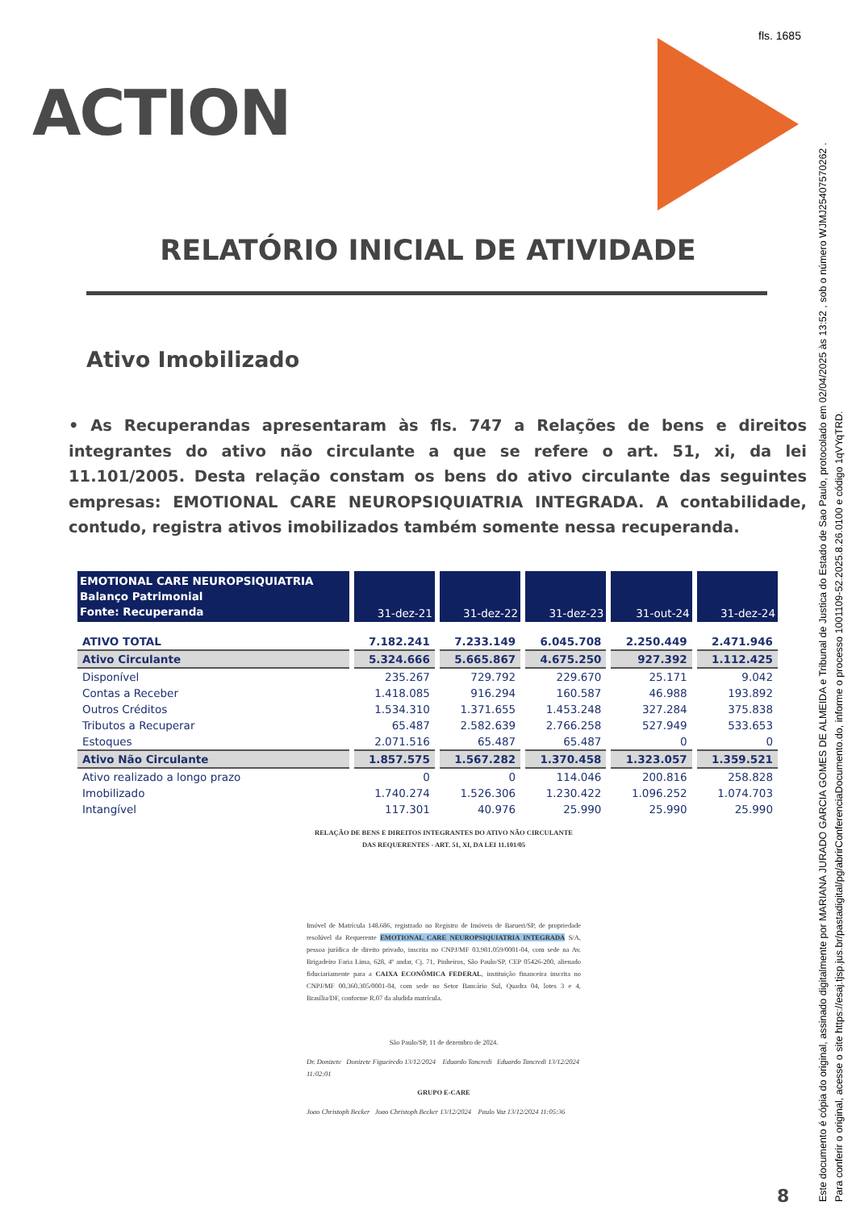fls. 1685
ACTION
RELATÓRIO INICIAL DE ATIVIDADE
Ativo Imobilizado
• As Recuperandas apresentaram às fls. 747 a Relações de bens e direitos integrantes do ativo não circulante a que se refere o art. 51, xi, da lei 11.101/2005. Desta relação constam os bens do ativo circulante das seguintes empresas: EMOTIONAL CARE NEUROPSIQUIATRIA INTEGRADA. A contabilidade, contudo, registra ativos imobilizados também somente nessa recuperanda.
| EMOTIONAL CARE NEUROPSIQUIATRIA Balanço Patrimonial Fonte: Recuperanda | 31-dez-21 | 31-dez-22 | 31-dez-23 | 31-out-24 | 31-dez-24 |
| --- | --- | --- | --- | --- | --- |
| ATIVO TOTAL | 7.182.241 | 7.233.149 | 6.045.708 | 2.250.449 | 2.471.946 |
| Ativo Circulante | 5.324.666 | 5.665.867 | 4.675.250 | 927.392 | 1.112.425 |
| Disponível | 235.267 | 729.792 | 229.670 | 25.171 | 9.042 |
| Contas a Receber | 1.418.085 | 916.294 | 160.587 | 46.988 | 193.892 |
| Outros Créditos | 1.534.310 | 1.371.655 | 1.453.248 | 327.284 | 375.838 |
| Tributos a Recuperar | 65.487 | 2.582.639 | 2.766.258 | 527.949 | 533.653 |
| Estoques | 2.071.516 | 65.487 | 65.487 | 0 | 0 |
| Ativo Não Circulante | 1.857.575 | 1.567.282 | 1.370.458 | 1.323.057 | 1.359.521 |
| Ativo realizado a longo prazo | 0 | 0 | 114.046 | 200.816 | 258.828 |
| Imobilizado | 1.740.274 | 1.526.306 | 1.230.422 | 1.096.252 | 1.074.703 |
| Intangível | 117.301 | 40.976 | 25.990 | 25.990 | 25.990 |
RELAÇÃO DE BENS E DIREITOS INTEGRANTES DO ATIVO NÃO CIRCULANTE
DAS REQUERENTES - ART. 51, XI, DA LEI 11.101/05
Imóvel de Matrícula 148.686, registrado no Registro de Imóveis de Barueri/SP, de propriedade resolúvel da Requerente EMOTIONAL CARE NEUROPSIQUIATRIA INTEGRADA S/A, pessoa jurídica de direito privado, inscrita no CNPJ/MF 03.981.059/0001-04, com sede na Av. Brigadeiro Faria Lima, 628, 4º andar, Cj. 71, Pinheiros, São Paulo/SP, CEP 05426-200, alienado fiduciariamente para a CAIXA ECONÔMICA FEDERAL, instituição financeira inscrita no CNPJ/MF 00.360.305/0001-04, com sede no Setor Bancário Sul, Quadra 04, lotes 3 e 4, Brasília/DF, conforme R.07 da aludida matrícula.
São Paulo/SP, 11 de dezembro de 2024.
Dr. Donizete Donizete Figueiredo 13/12/2024 Eduardo Tancredi Eduardo Tancredi 13/12/2024 11:02:01
GRUPO E-CARE
Joao Christoph Becker Joao Christoph Becker 13/12/2024 Paulo Vaz 13/12/2024 11:05:36
8
Este documento é cópia do original, assinado digitalmente por MARIANA JURADO GARCIA GOMES DE ALMEIDA e Tribunal de Justica do Estado de Sao Paulo, protocolado em 02/04/2025 às 13:52 , sob o número WJMJ25407570262 .
Para conferir o original, acesse o site https://esaj.tjsp.jus.br/pastadigital/pg/abrirConferenciaDocumento.do, informe o processo 1001109-52.2025.8.26.0100 e código 1qVYqTRD.